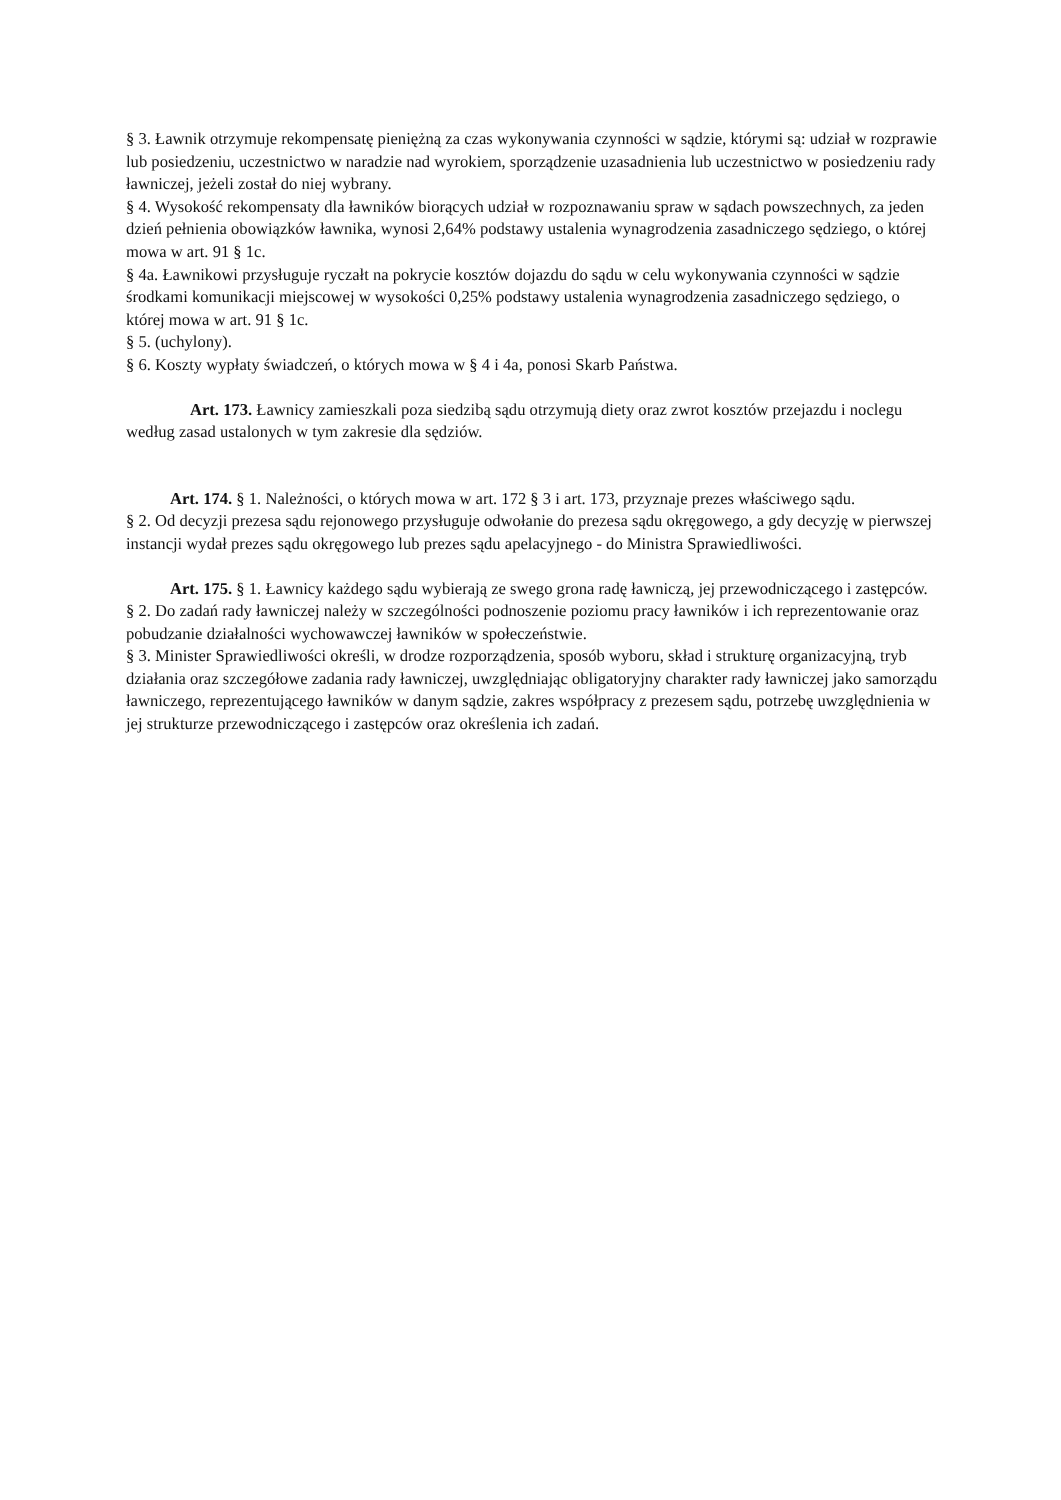§ 3. Ławnik otrzymuje rekompensatę pieniężną za czas wykonywania czynności w sądzie, którymi są: udział w rozprawie lub posiedzeniu, uczestnictwo w naradzie nad wyrokiem, sporządzenie uzasadnienia lub uczestnictwo w posiedzeniu rady ławniczej, jeżeli został do niej wybrany.
§ 4. Wysokość rekompensaty dla ławników biorących udział w rozpoznawaniu spraw w sądach powszechnych, za jeden dzień pełnienia obowiązków ławnika, wynosi 2,64% podstawy ustalenia wynagrodzenia zasadniczego sędziego, o której mowa w art. 91 § 1c.
§ 4a. Ławnikowi przysługuje ryczałt na pokrycie kosztów dojazdu do sądu w celu wykonywania czynności w sądzie środkami komunikacji miejscowej w wysokości 0,25% podstawy ustalenia wynagrodzenia zasadniczego sędziego, o której mowa w art. 91 § 1c.
§ 5. (uchylony).
§ 6. Koszty wypłaty świadczeń, o których mowa w § 4 i 4a, ponosi Skarb Państwa.
Art. 173. Ławnicy zamieszkali poza siedzibą sądu otrzymują diety oraz zwrot kosztów przejazdu i noclegu według zasad ustalonych w tym zakresie dla sędziów.
Art. 174. § 1. Należności, o których mowa w art. 172 § 3 i art. 173, przyznaje prezes właściwego sądu.
§ 2. Od decyzji prezesa sądu rejonowego przysługuje odwołanie do prezesa sądu okręgowego, a gdy decyzję w pierwszej instancji wydał prezes sądu okręgowego lub prezes sądu apelacyjnego - do Ministra Sprawiedliwości.
Art. 175. § 1. Ławnicy każdego sądu wybierają ze swego grona radę ławniczą, jej przewodniczącego i zastępców.
§ 2. Do zadań rady ławniczej należy w szczególności podnoszenie poziomu pracy ławników i ich reprezentowanie oraz pobudzanie działalności wychowawczej ławników w społeczeństwie.
§ 3. Minister Sprawiedliwości określi, w drodze rozporządzenia, sposób wyboru, skład i strukturę organizacyjną, tryb działania oraz szczegółowe zadania rady ławniczej, uwzględniając obligatoryjny charakter rady ławniczej jako samorządu ławniczego, reprezentującego ławników w danym sądzie, zakres współpracy z prezesem sądu, potrzebę uwzględnienia w jej strukturze przewodniczącego i zastępców oraz określenia ich zadań.